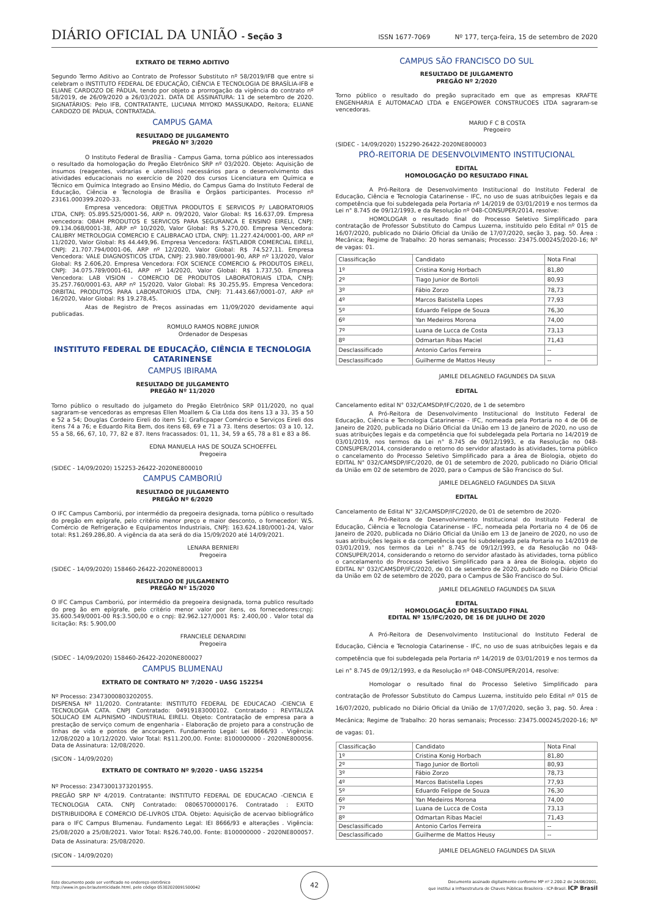DIÁRIO OFICIAL DA UNIÃO - Seção 3
ISSN 1677-7069 Nº 177, terça-feira, 15 de setembro de 2020
EXTRATO DE TERMO ADITIVO
Segundo Termo Aditivo ao Contrato de Professor Substituto nº 58/2019/IFB que entre si celebram o INSTITUTO FEDERAL DE EDUCAÇÃO, CIÊNCIA E TECNOLOGIA DE BRASÍLIA-IFB e ELIANE CARDOZO DE PÁDUA, tendo por objeto a prorrogação da vigência do contrato nº 58/2019, de 26/09/2020 a 26/03/2021. DATA DE ASSINATURA: 11 de setembro de 2020. SIGNATÁRIOS: Pelo IFB, CONTRATANTE, LUCIANA MIYOKO MASSUKADO, Reitora; ELIANE CARDOZO DE PÁDUA, CONTRATADA.
CAMPUS GAMA
RESULTADO DE JULGAMENTO
PREGÃO Nº 3/2020
O Instituto Federal de Brasília - Campus Gama, torna público aos interessados o resultado da homologação do Pregão Eletrônico SRP nº 03/2020. Objeto: Aquisição de insumos (reagentes, vidrarias e utensílios) necessários para o desenvolvimento das atividades educacionais no exercício de 2020 dos cursos Licenciatura em Química e Técnico em Química Integrado ao Ensino Médio, do Campus Gama do Instituto Federal de Educação, Ciência e Tecnologia de Brasília e Órgãos participantes. Processo nº 23161.000399.2020-33.
Empresa vencedora: OBJETIVA PRODUTOS E SERVICOS P/ LABORATORIOS LTDA, CNPJ: 05.895.525/0001-56, ARP n. 09/2020, Valor Global: R$ 16.637,09. Empresa vencedora: OBAH PRODUTOS E SERVICOS PARA SEGURANCA E ENSINO EIRELI, CNPJ: 09.134.068/0001-38, ARP nº 10/2020, Valor Global: R$ 5.270,00. Empresa Vencedora: CALIBRY METROLOGIA COMERCIO E CALIBRACAO LTDA, CNPJ: 11.227.424/0001-00, ARP nº 11/2020, Valor Global: R$ 44.449,96. Empresa Vencedora: FASTLABOR COMERCIAL EIRELI, CNPJ: 21.707.794/0001-06, ARP nº 12/2020, Valor Global: R$ 74.527,11. Empresa Vencedora: VALE DIAGNOSTICOS LTDA, CNPJ: 23.980.789/0001-90, ARP nº 13/2020, Valor Global: R$ 2.606,20. Empresa Vencedora: FOX SCIENCE COMERCIO & PRODUTOS EIRELI, CNPJ: 34.075.789/0001-61, ARP nº 14/2020, Valor Global: R$ 1.737,50. Empresa Vencedora: LAB VISION - COMERCIO DE PRODUTOS LABORATORIAIS LTDA, CNPJ: 35.257.760/0001-63, ARP nº 15/2020, Valor Global: R$ 30.255,95. Empresa Vencedora: ORBITAL PRODUTOS PARA LABORATORIOS LTDA, CNPJ: 71.443.667/0001-07, ARP nº 16/2020, Valor Global: R$ 19.278,45.
Atas de Registro de Preços assinadas em 11/09/2020 devidamente aqui publicadas.
ROMULO RAMOS NOBRE JUNIOR
Ordenador de Despesas
INSTITUTO FEDERAL DE EDUCAÇÃO, CIÊNCIA E TECNOLOGIA CATARINENSE
CAMPUS IBIRAMA
RESULTADO DE JULGAMENTO
PREGÃO Nº 11/2020
Torno público o resultado do julgameto do Pregão Eletrônico SRP 011/2020, no qual sagraram-se vencedoras as empresas Ellen Moallem & Cia Ltda dos itens 13 a 33, 35 a 50 e 52 a 54; Douglas Cordeiro Eireli do item 51; Graficpaper Comércio e Serviços Eireli dos itens 74 a 76; e Eduardo Rita Bem, dos itens 68, 69 e 71 a 73. Itens desertos: 03 a 10, 12, 55 a 58, 66, 67, 10, 77, 82 e 87. Itens fracassados: 01, 11, 34, 59 a 65, 78 a 81 e 83 a 86.
EDNA MANUELA HAS DE SOUZA SCHOEFFEL
Pregoeira
(SIDEC - 14/09/2020) 152253-26422-2020NE800010
CAMPUS CAMBORIÚ
RESULTADO DE JULGAMENTO
PREGÃO Nº 6/2020
O IFC Campus Camboriú, por intermédio da pregoeira designada, torna público o resultado do pregão em epígrafe, pelo critério menor preço e maior desconto, o fornecedor: W.S. Comércio de Refrigeração e Equipamentos Industriais, CNPJ: 163.624.180/0001-24, Valor total: R$1.269.286,80. A vigência da ata será do dia 15/09/2020 até 14/09/2021.
LENARA BERNIERI
Pregoeira
(SIDEC - 14/09/2020) 158460-26422-2020NE800013
RESULTADO DE JULGAMENTO
PREGÃO Nº 15/2020
O IFC Campus Camboriú, por intermédio da pregoeira designada, torna publico resultado do preg ão em epígrafe, pelo critério menor valor por itens, os fornecedores:cnpj: 35.600.549/0001-00 R$:3.500,00 e o cnpj: 82.962.127/0001 R$: 2.400,00 . Valor total da licitação: R$: 5.900,00
FRANCIELE DENARDINI
Pregoeira
(SIDEC - 14/09/2020) 158460-26422-2020NE800027
CAMPUS BLUMENAU
EXTRATO DE CONTRATO Nº 7/2020 - UASG 152254
Nº Processo: 23473000803202055.
DISPENSA Nº 11/2020. Contratante: INSTITUTO FEDERAL DE EDUCACAO -CIENCIA E TECNOLOGIA CATA. CNPJ Contratado: 04919183000102. Contratado : REVITALIZA SOLUCAO EM ALPINISMO -INDUSTRIAL EIRELI. Objeto: Contratação de empresa para a prestação de serviço comum de engenharia - Elaboração de projeto para a construção de linhas de vida e pontos de ancoragem. Fundamento Legal: Lei 8666/93 . Vigência: 12/08/2020 a 10/12/2020. Valor Total: R$11.200,00. Fonte: 8100000000 - 2020NE800056. Data de Assinatura: 12/08/2020.
(SICON - 14/09/2020)
EXTRATO DE CONTRATO Nº 9/2020 - UASG 152254
Nº Processo: 23473001373201955.
PREGÃO SRP Nº 4/2019. Contratante: INSTITUTO FEDERAL DE EDUCACAO -CIENCIA E TECNOLOGIA CATA. CNPJ Contratado: 08065700000176. Contratado : EXITO DISTRIBUIDORA E COMERCIO DE-LIVROS LTDA. Objeto: Aquisição de acervao bibliográfico para o IFC Campus Blumenau. Fundamento Legal: lEI 8666/93 e alterações . Vigência: 25/08/2020 a 25/08/2021. Valor Total: R$26.740,00. Fonte: 8100000000 - 2020NE800057. Data de Assinatura: 25/08/2020.
(SICON - 14/09/2020)
CAMPUS SÃO FRANCISCO DO SUL
RESULTADO DE JULGAMENTO
PREGÃO Nº 2/2020
Torno público o resultado do pregão supracitado em que as empresas KRAFTE ENGENHARIA E AUTOMACAO LTDA e ENGEPOWER CONSTRUCOES LTDA sagraram-se vencedoras.
MARIO F C B COSTA
Pregoeiro
(SIDEC - 14/09/2020) 152290-26422-2020NE800003
PRÓ-REITORIA DE DESENVOLVIMENTO INSTITUCIONAL
EDITAL
HOMOLOGAÇÃO DO RESULTADO FINAL
A Pró-Reitora de Desenvolvimento Institucional do Instituto Federal de Educação, Ciência e Tecnologia Catarinense - IFC, no uso de suas atribuições legais e da competência que foi subdelegada pela Portaria nº 14/2019 de 03/01/2019 e nos termos da Lei n° 8.745 de 09/12/1993, e da Resolução nº 048-CONSUPER/2014, resolve:
HOMOLOGAR o resultado final do Processo Seletivo Simplificado para contratação de Professor Substituto do Campus Luzerna, instituído pelo Edital nº 015 de 16/07/2020, publicado no Diário Oficial da União de 17/07/2020, seção 3, pag. 50. Área : Mecânica; Regime de Trabalho: 20 horas semanais; Processo: 23475.000245/2020-16; Nº de vagas: 01.
| Classificação | Candidato | Nota Final |
| 1º | Cristina Konig Horbach | 81,80 |
| 2º | Tiago Junior de Bortoli | 80,93 |
| 3º | Fábio Zorzo | 78,73 |
| 4º | Marcos Batistella Lopes | 77,93 |
| 5º | Eduardo Felippe de Souza | 76,30 |
| 6º | Yan Medeiros Morona | 74,00 |
| 7º | Luana de Lucca de Costa | 73,13 |
| 8º | Odmartan Ribas Maciel | 71,43 |
| Desclassificado | Antonio Carlos Ferreira | -- |
| Desclassificado | Guilherme de Mattos Heusy | -- |
JAMILE DELAGNELO FAGUNDES DA SILVA
EDITAL
Cancelamento edital N° 032/CAMSDP/IFC/2020, de 1 de setembro
A Pró-Reitora de Desenvolvimento Institucional do Instituto Federal de Educação, Ciência e Tecnologia Catarinense - IFC, nomeada pela Portaria no 4 de 06 de Janeiro de 2020, publicada no Diário Oficial da União em 13 de Janeiro de 2020, no uso de suas atribuições legais e da competência que foi subdelegada pela Portaria no 14/2019 de 03/01/2019, nos termos da Lei n° 8.745 de 09/12/1993, e da Resolução no 048-CONSUPER/2014, considerando o retorno do servidor afastado às atividades, torna público o cancelamento do Processo Seletivo Simplificado para a área de Biologia, objeto do EDITAL N° 032/CAMSDP/IFC/2020, de 01 de setembro de 2020, publicado no Diário Oficial da União em 02 de setembro de 2020, para o Campus de São Francisco do Sul.
JAMILE DELAGNELO FAGUNDES DA SILVA
EDITAL
Cancelamento de Edital N° 32/CAMSDP/IFC/2020, de 01 de setembro de 2020-
A Pró-Reitora de Desenvolvimento Institucional do Instituto Federal de Educação, Ciência e Tecnologia Catarinense - IFC, nomeada pela Portaria no 4 de 06 de Janeiro de 2020, publicada no Diário Oficial da União em 13 de Janeiro de 2020, no uso de suas atribuições legais e da competência que foi subdelegada pela Portaria no 14/2019 de 03/01/2019, nos termos da Lei n° 8.745 de 09/12/1993, e da Resolução no 048-CONSUPER/2014, considerando o retorno do servidor afastado às atividades, torna público o cancelamento do Processo Seletivo Simplificado para a área de Biologia, objeto do EDITAL N° 032/CAMSDP/IFC/2020, de 01 de setembro de 2020, publicado no Diário Oficial da União em 02 de setembro de 2020, para o Campus de São Francisco do Sul.
JAMILE DELAGNELO FAGUNDES DA SILVA
EDITAL
HOMOLOGAÇÃO DO RESULTADO FINAL
EDITAL Nº 15/IFC/2020, DE 16 DE JULHO DE 2020
A Pró-Reitora de Desenvolvimento Institucional do Instituto Federal de Educação, Ciência e Tecnologia Catarinense - IFC, no uso de suas atribuições legais e da competência que foi subdelegada pela Portaria nº 14/2019 de 03/01/2019 e nos termos da Lei n° 8.745 de 09/12/1993, e da Resolução nº 048-CONSUPER/2014, resolve:
Homologar o resultado final do Processo Seletivo Simplificado para contratação de Professor Substituto do Campus Luzerna, instituído pelo Edital nº 015 de 16/07/2020, publicado no Diário Oficial da União de 17/07/2020, seção 3, pag. 50. Área : Mecânica; Regime de Trabalho: 20 horas semanais; Processo: 23475.000245/2020-16; Nº de vagas: 01.
| Classificação | Candidato | Nota Final |
| 1º | Cristina Konig Horbach | 81,80 |
| 2º | Tiago Junior de Bortoli | 80,93 |
| 3º | Fábio Zorzo | 78,73 |
| 4º | Marcos Batistella Lopes | 77,93 |
| 5º | Eduardo Felippe de Souza | 76,30 |
| 6º | Yan Medeiros Morona | 74,00 |
| 7º | Luana de Lucca de Costa | 73,13 |
| 8º | Odmartan Ribas Maciel | 71,43 |
| Desclassificado | Antonio Carlos Ferreira | -- |
| Desclassificado | Guilherme de Mattos Heusy | -- |
JAMILE DELAGNELO FAGUNDES DA SILVA
Este documento pode ser verificado no endereço eletrônico
http://www.in.gov.br/autenticidade.html, pelo código 05302020091500042
42
Documento assinado digitalmente conforme MP nº 2.200-2 de 24/08/2001,
que institui a Infraestrutura de Chaves Públicas Brasileira - ICP-Brasil. ICP Brasil